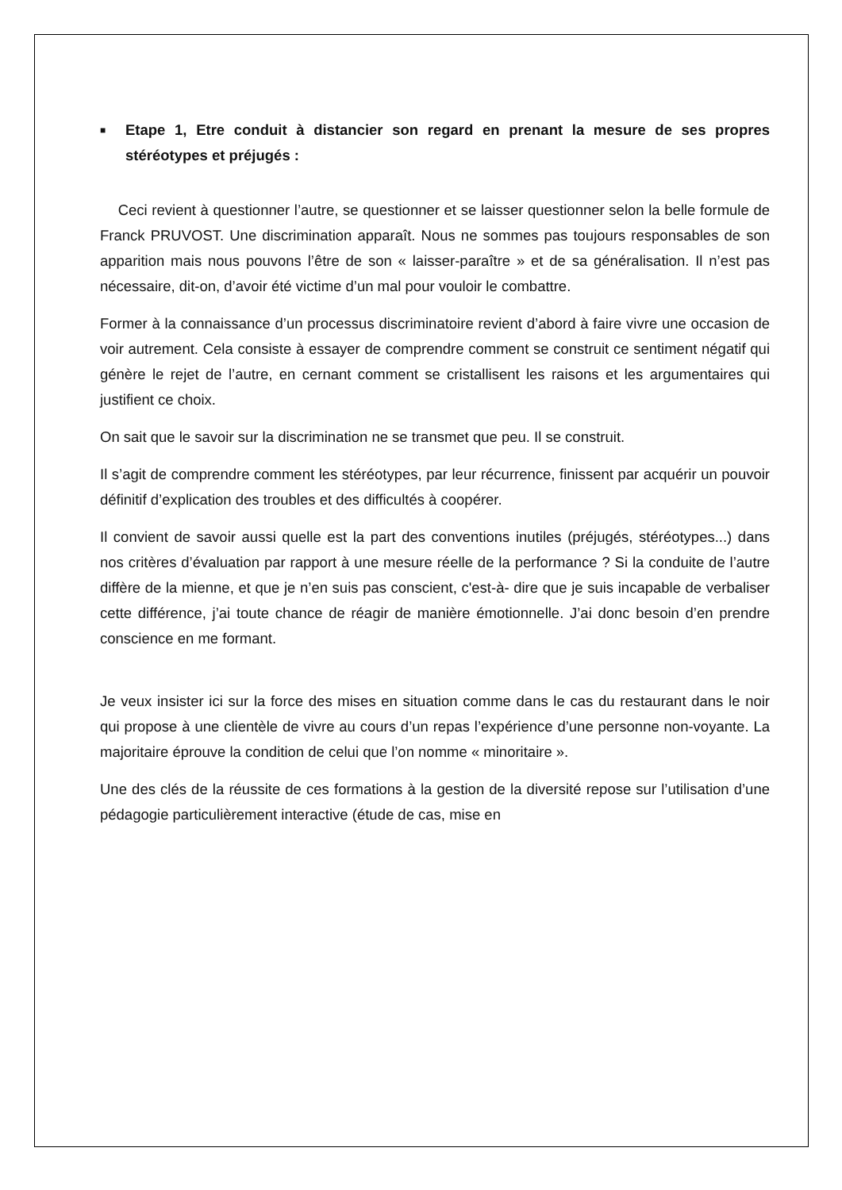■ Etape 1, Etre conduit à distancier son regard en prenant la mesure de ses propres stéréotypes et préjugés :
Ceci revient à questionner l’autre, se questionner et se laisser questionner selon la belle formule de Franck PRUVOST. Une discrimination apparaît. Nous ne sommes pas toujours responsables de son apparition mais nous pouvons l’être de son « laisser-paraître » et de sa généralisation. Il n’est pas nécessaire, dit-on, d’avoir été victime d’un mal pour vouloir le combattre.
Former à la connaissance d’un processus discriminatoire revient d’abord à faire vivre une occasion de voir autrement. Cela consiste à essayer de comprendre comment se construit ce sentiment négatif qui génère le rejet de l’autre, en cernant comment se cristallisent les raisons et les argumentaires qui justifient ce choix.
On sait que le savoir sur la discrimination ne se transmet que peu. Il se construit.
Il s’agit de comprendre comment les stéréotypes, par leur récurrence, finissent par acquérir un pouvoir définitif d’explication des troubles et des difficultés à coopérer.
Il convient de savoir aussi quelle est la part des conventions inutiles (préjugés, stéréotypes...) dans nos critères d’évaluation par rapport à une mesure réelle de la performance ? Si la conduite de l’autre diffère de la mienne, et que je n’en suis pas conscient, c'est-à- dire que je suis incapable de verbaliser cette différence, j’ai toute chance de réagir de manière émotionnelle. J’ai donc besoin d’en prendre conscience en me formant.
Je veux insister ici sur la force des mises en situation comme dans le cas du restaurant dans le noir qui propose à une clientèle de vivre au cours d’un repas l’expérience d’une personne non-voyante. La majoritaire éprouve la condition de celui que l’on nomme « minoritaire ».
Une des clés de la réussite de ces formations à la gestion de la diversité repose sur l’utilisation d’une pédagogie particulièrement interactive (étude de cas, mise en